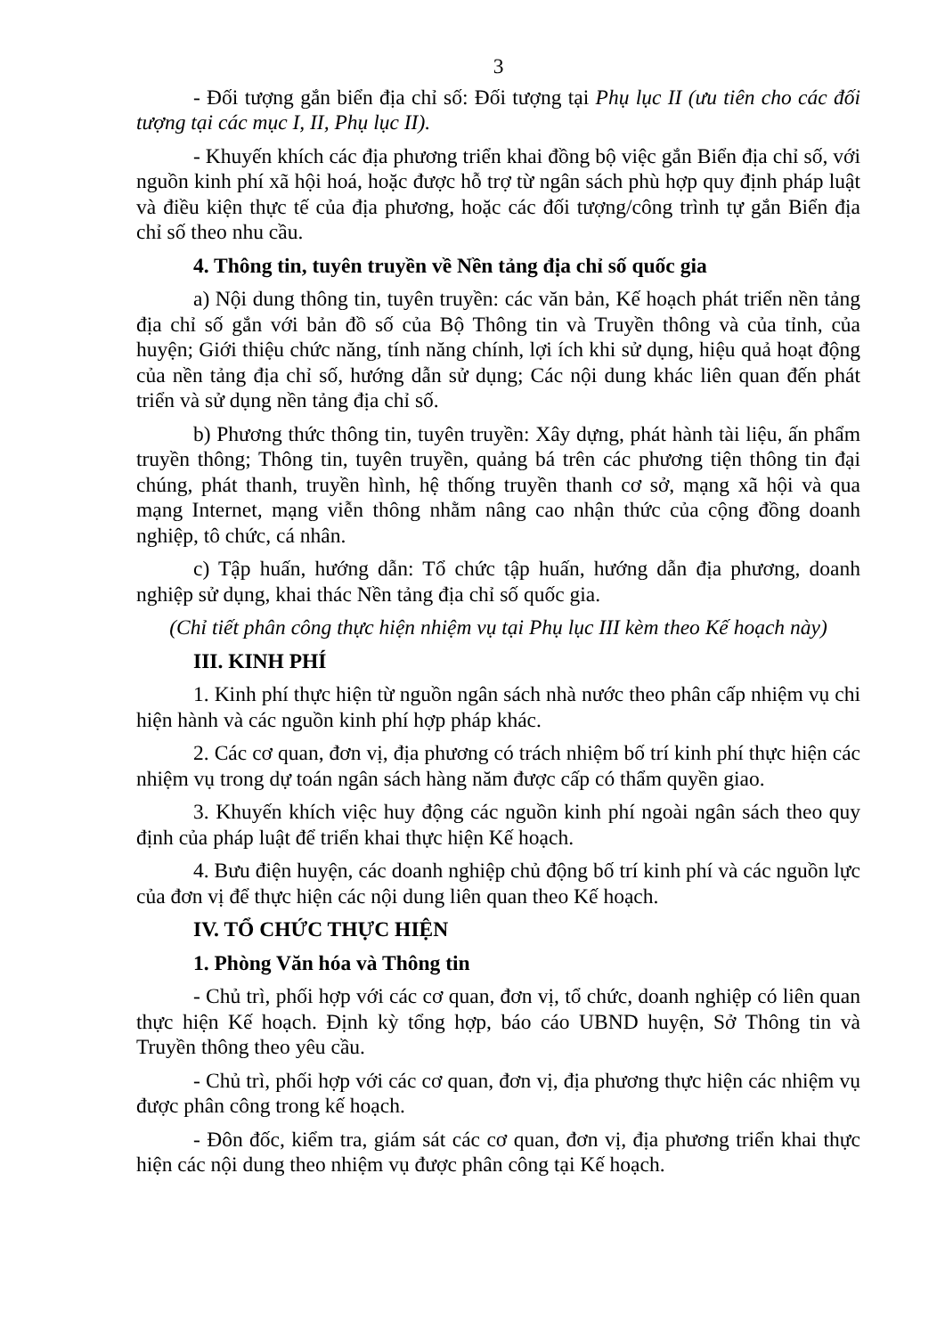3
- Đối tượng gắn biển địa chỉ số: Đối tượng tại Phụ lục II (ưu tiên cho các đối tượng tại các mục I, II, Phụ lục II).
- Khuyến khích các địa phương triển khai đồng bộ việc gắn Biển địa chỉ số, với nguồn kinh phí xã hội hoá, hoặc được hỗ trợ từ ngân sách phù hợp quy định pháp luật và điều kiện thực tế của địa phương, hoặc các đối tượng/công trình tự gắn Biển địa chỉ số theo nhu cầu.
4. Thông tin, tuyên truyền về Nền tảng địa chỉ số quốc gia
a) Nội dung thông tin, tuyên truyền: các văn bản, Kế hoạch phát triển nền tảng địa chỉ số gắn với bản đồ số của Bộ Thông tin và Truyền thông và của tỉnh, của huyện; Giới thiệu chức năng, tính năng chính, lợi ích khi sử dụng, hiệu quả hoạt động của nền tảng địa chỉ số, hướng dẫn sử dụng; Các nội dung khác liên quan đến phát triển và sử dụng nền tảng địa chỉ số.
b) Phương thức thông tin, tuyên truyền: Xây dựng, phát hành tài liệu, ấn phẩm truyền thông; Thông tin, tuyên truyền, quảng bá trên các phương tiện thông tin đại chúng, phát thanh, truyền hình, hệ thống truyền thanh cơ sở, mạng xã hội và qua mạng Internet, mạng viễn thông nhằm nâng cao nhận thức của cộng đồng doanh nghiệp, tô chức, cá nhân.
c) Tập huấn, hướng dẫn: Tổ chức tập huấn, hướng dẫn địa phương, doanh nghiệp sử dụng, khai thác Nền tảng địa chỉ số quốc gia.
(Chỉ tiết phân công thực hiện nhiệm vụ tại Phụ lục III kèm theo Kế hoạch này)
III. KINH PHÍ
1. Kinh phí thực hiện từ nguồn ngân sách nhà nước theo phân cấp nhiệm vụ chi hiện hành và các nguồn kinh phí hợp pháp khác.
2. Các cơ quan, đơn vị, địa phương có trách nhiệm bố trí kinh phí thực hiện các nhiệm vụ trong dự toán ngân sách hàng năm được cấp có thẩm quyền giao.
3. Khuyến khích việc huy động các nguồn kinh phí ngoài ngân sách theo quy định của pháp luật để triển khai thực hiện Kế hoạch.
4. Bưu điện huyện, các doanh nghiệp chủ động bố trí kinh phí và các nguồn lực của đơn vị để thực hiện các nội dung liên quan theo Kế hoạch.
IV. TỔ CHỨC THỰC HIỆN
1. Phòng Văn hóa và Thông tin
- Chủ trì, phối hợp với các cơ quan, đơn vị, tổ chức, doanh nghiệp có liên quan thực hiện Kế hoạch. Định kỳ tổng hợp, báo cáo UBND huyện, Sở Thông tin và Truyền thông theo yêu cầu.
- Chủ trì, phối hợp với các cơ quan, đơn vị, địa phương thực hiện các nhiệm vụ được phân công trong kế hoạch.
- Đôn đốc, kiểm tra, giám sát các cơ quan, đơn vị, địa phương triển khai thực hiện các nội dung theo nhiệm vụ được phân công tại Kế hoạch.